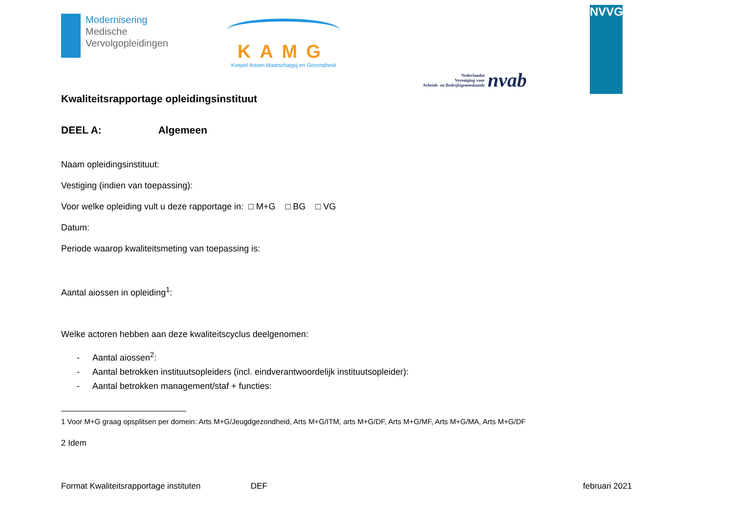Modernisering
Medische
Vervolgopleidingen
KAMG
Koepel Artsen Maatschappij en Gezondheid
Nederlandse
Vereniging voor
Arbeids- en Bedrijfsgeneeskunde
nvab
NVVG
Kwaliteitsrapportage opleidingsinstituut
DEEL A: Algemeen
Naam opleidingsinstituut:
Vestiging (indien van toepassing):
Voor welke opleiding vult u deze rapportage in: □ M+G □ BG □ VG
Datum:
Periode waarop kwaliteitsmeting van toepassing is:
Aantal aiossen in opleiding<sup>1</sup>:
Welke actoren hebben aan deze kwaliteitscyclus deelgenomen:
- Aantal aiossen<sup>2</sup>:
- Aantal betrokken instituutsopleiders (incl. eindverantwoordelijk instituutsopleider):
- Aantal betrokken management/staf + functies:
1 Voor M+G graag opsplitsen per domein: Arts M+G/Jeugdgezondheid, Arts M+G/ITM, arts M+G/DF, Arts M+G/MF, Arts M+G/MA, Arts M+G/DF
2 Idem
Format Kwaliteitsrapportage instituten DEF februari 2021